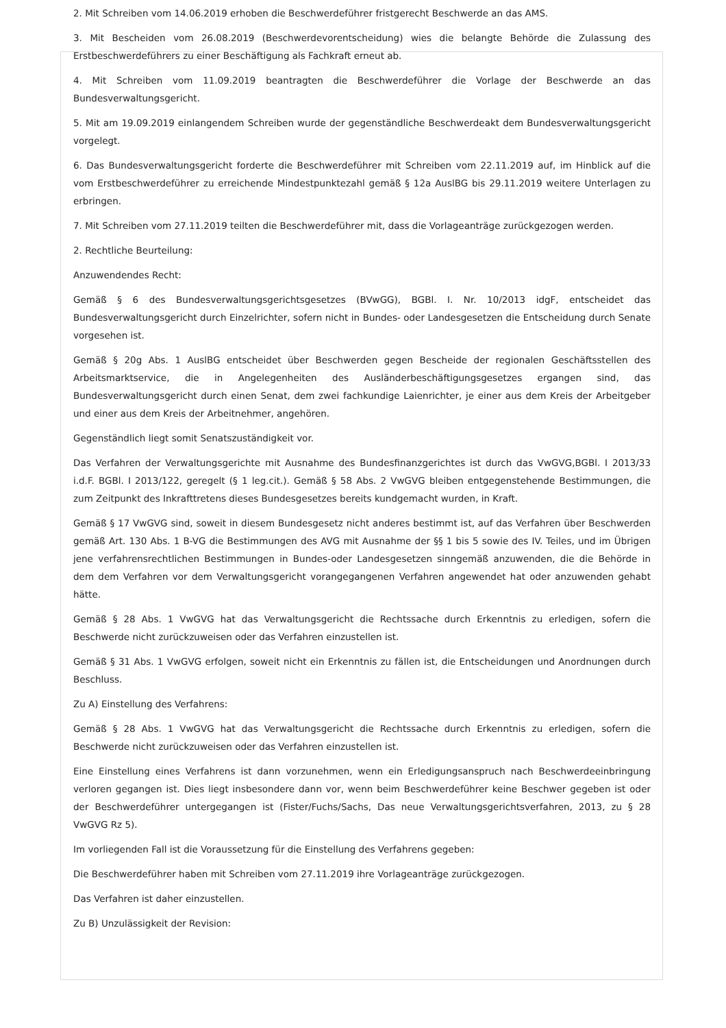2. Mit Schreiben vom 14.06.2019 erhoben die Beschwerdeführer fristgerecht Beschwerde an das AMS.
3. Mit Bescheiden vom 26.08.2019 (Beschwerdevorentscheidung) wies die belangte Behörde die Zulassung des Erstbeschwerdeführers zu einer Beschäftigung als Fachkraft erneut ab.
4. Mit Schreiben vom 11.09.2019 beantragten die Beschwerdeführer die Vorlage der Beschwerde an das Bundesverwaltungsgericht.
5. Mit am 19.09.2019 einlangendem Schreiben wurde der gegenständliche Beschwerdeakt dem Bundesverwaltungsgericht vorgelegt.
6. Das Bundesverwaltungsgericht forderte die Beschwerdeführer mit Schreiben vom 22.11.2019 auf, im Hinblick auf die vom Erstbeschwerdeführer zu erreichende Mindestpunktezahl gemäß § 12a AuslBG bis 29.11.2019 weitere Unterlagen zu erbringen.
7. Mit Schreiben vom 27.11.2019 teilten die Beschwerdeführer mit, dass die Vorlageanträge zurückgezogen werden.
2. Rechtliche Beurteilung:
Anzuwendendes Recht:
Gemäß § 6 des Bundesverwaltungsgerichtsgesetzes (BVwGG), BGBl. I. Nr. 10/2013 idgF, entscheidet das Bundesverwaltungsgericht durch Einzelrichter, sofern nicht in Bundes- oder Landesgesetzen die Entscheidung durch Senate vorgesehen ist.
Gemäß § 20g Abs. 1 AuslBG entscheidet über Beschwerden gegen Bescheide der regionalen Geschäftsstellen des Arbeitsmarktservice, die in Angelegenheiten des Ausländerbeschäftigungsgesetzes ergangen sind, das Bundesverwaltungsgericht durch einen Senat, dem zwei fachkundige Laienrichter, je einer aus dem Kreis der Arbeitgeber und einer aus dem Kreis der Arbeitnehmer, angehören.
Gegenständlich liegt somit Senatszuständigkeit vor.
Das Verfahren der Verwaltungsgerichte mit Ausnahme des Bundesfinanzgerichtes ist durch das VwGVG,BGBl. I 2013/33 i.d.F. BGBl. I 2013/122, geregelt (§ 1 leg.cit.). Gemäß § 58 Abs. 2 VwGVG bleiben entgegenstehende Bestimmungen, die zum Zeitpunkt des Inkrafttretens dieses Bundesgesetzes bereits kundgemacht wurden, in Kraft.
Gemäß § 17 VwGVG sind, soweit in diesem Bundesgesetz nicht anderes bestimmt ist, auf das Verfahren über Beschwerden gemäß Art. 130 Abs. 1 B-VG die Bestimmungen des AVG mit Ausnahme der §§ 1 bis 5 sowie des IV. Teiles, und im Übrigen jene verfahrensrechtlichen Bestimmungen in Bundes-oder Landesgesetzen sinngemäß anzuwenden, die die Behörde in dem dem Verfahren vor dem Verwaltungsgericht vorangegangenen Verfahren angewendet hat oder anzuwenden gehabt hätte.
Gemäß § 28 Abs. 1 VwGVG hat das Verwaltungsgericht die Rechtssache durch Erkenntnis zu erledigen, sofern die Beschwerde nicht zurückzuweisen oder das Verfahren einzustellen ist.
Gemäß § 31 Abs. 1 VwGVG erfolgen, soweit nicht ein Erkenntnis zu fällen ist, die Entscheidungen und Anordnungen durch Beschluss.
Zu A) Einstellung des Verfahrens:
Gemäß § 28 Abs. 1 VwGVG hat das Verwaltungsgericht die Rechtssache durch Erkenntnis zu erledigen, sofern die Beschwerde nicht zurückzuweisen oder das Verfahren einzustellen ist.
Eine Einstellung eines Verfahrens ist dann vorzunehmen, wenn ein Erledigungsanspruch nach Beschwerdeeinbringung verloren gegangen ist. Dies liegt insbesondere dann vor, wenn beim Beschwerdeführer keine Beschwer gegeben ist oder der Beschwerdeführer untergegangen ist (Fister/Fuchs/Sachs, Das neue Verwaltungsgerichtsverfahren, 2013, zu § 28 VwGVG Rz 5).
Im vorliegenden Fall ist die Voraussetzung für die Einstellung des Verfahrens gegeben:
Die Beschwerdeführer haben mit Schreiben vom 27.11.2019 ihre Vorlageanträge zurückgezogen.
Das Verfahren ist daher einzustellen.
Zu B) Unzulässigkeit der Revision: